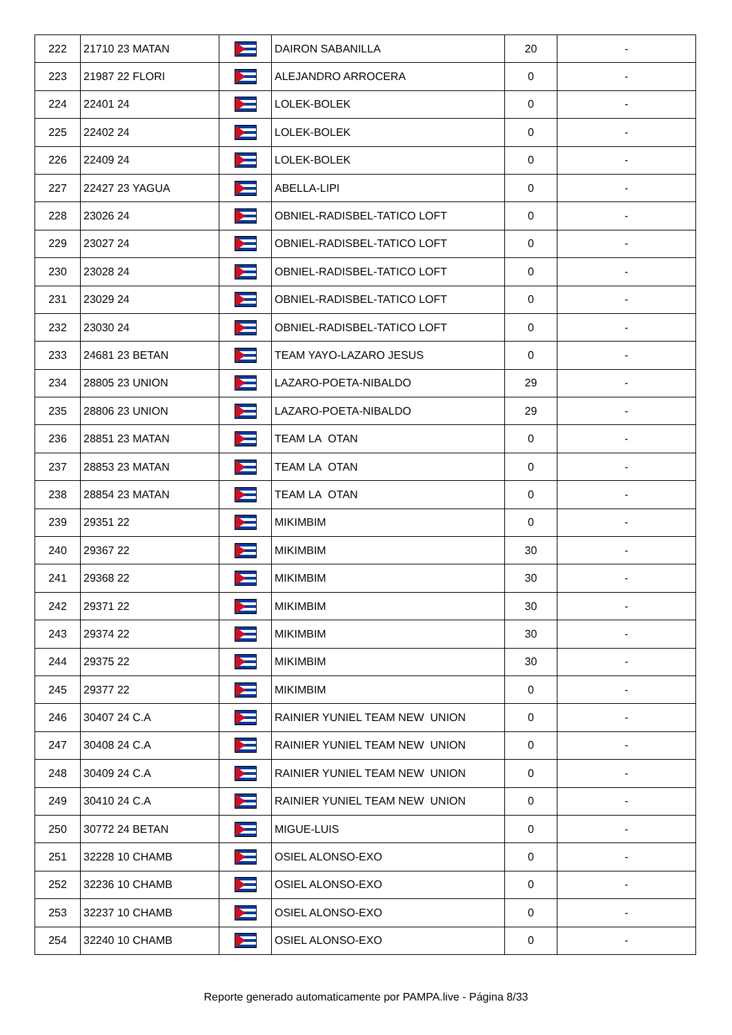| 222 | 21710 23 MATAN | | DAIRON SABANILLA | 20 | - |
| 223 | 21987 22 FLORI | | ALEJANDRO ARROCERA | 0 | - |
| 224 | 22401 24 | | LOLEK-BOLEK | 0 | - |
| 225 | 22402 24 | | LOLEK-BOLEK | 0 | - |
| 226 | 22409 24 | | LOLEK-BOLEK | 0 | - |
| 227 | 22427 23 YAGUA | | ABELLA-LIPI | 0 | - |
| 228 | 23026 24 | | OBNIEL-RADISBEL-TATICO LOFT | 0 | - |
| 229 | 23027 24 | | OBNIEL-RADISBEL-TATICO LOFT | 0 | - |
| 230 | 23028 24 | | OBNIEL-RADISBEL-TATICO LOFT | 0 | - |
| 231 | 23029 24 | | OBNIEL-RADISBEL-TATICO LOFT | 0 | - |
| 232 | 23030 24 | | OBNIEL-RADISBEL-TATICO LOFT | 0 | - |
| 233 | 24681 23 BETAN | | TEAM YAYO-LAZARO JESUS | 0 | - |
| 234 | 28805 23 UNION | | LAZARO-POETA-NIBALDO | 29 | - |
| 235 | 28806 23 UNION | | LAZARO-POETA-NIBALDO | 29 | - |
| 236 | 28851 23 MATAN | | TEAM LA OTAN | 0 | - |
| 237 | 28853 23 MATAN | | TEAM LA OTAN | 0 | - |
| 238 | 28854 23 MATAN | | TEAM LA OTAN | 0 | - |
| 239 | 29351 22 | | MIKIMBIM | 0 | - |
| 240 | 29367 22 | | MIKIMBIM | 30 | - |
| 241 | 29368 22 | | MIKIMBIM | 30 | - |
| 242 | 29371 22 | | MIKIMBIM | 30 | - |
| 243 | 29374 22 | | MIKIMBIM | 30 | - |
| 244 | 29375 22 | | MIKIMBIM | 30 | - |
| 245 | 29377 22 | | MIKIMBIM | 0 | - |
| 246 | 30407 24 C.A | | RAINIER YUNIEL TEAM NEW UNION | 0 | - |
| 247 | 30408 24 C.A | | RAINIER YUNIEL TEAM NEW UNION | 0 | - |
| 248 | 30409 24 C.A | | RAINIER YUNIEL TEAM NEW UNION | 0 | - |
| 249 | 30410 24 C.A | | RAINIER YUNIEL TEAM NEW UNION | 0 | - |
| 250 | 30772 24 BETAN | | MIGUE-LUIS | 0 | - |
| 251 | 32228 10 CHAMB | | OSIEL ALONSO-EXO | 0 | - |
| 252 | 32236 10 CHAMB | | OSIEL ALONSO-EXO | 0 | - |
| 253 | 32237 10 CHAMB | | OSIEL ALONSO-EXO | 0 | - |
| 254 | 32240 10 CHAMB | | OSIEL ALONSO-EXO | 0 | - |
Reporte generado automaticamente por PAMPA.live - Página 8/33